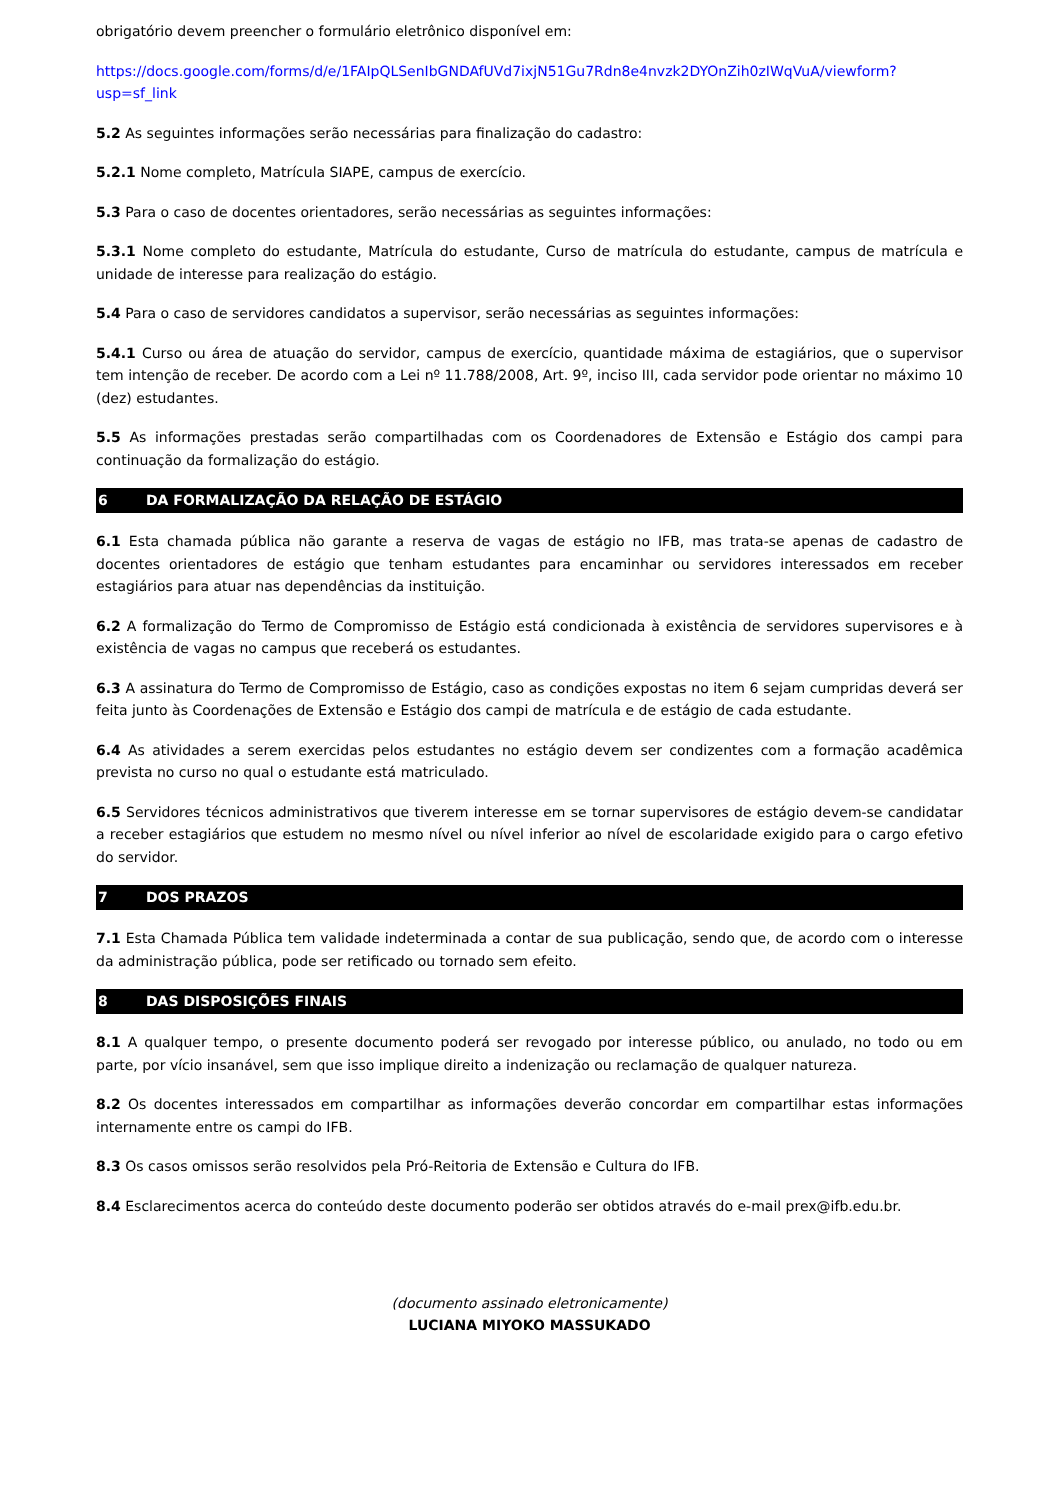obrigatório devem preencher o formulário eletrônico disponível em:
https://docs.google.com/forms/d/e/1FAIpQLSenIbGNDAfUVd7ixjN51Gu7Rdn8e4nvzk2DYOnZih0zIWqVuA/viewform?usp=sf_link
5.2 As seguintes informações serão necessárias para finalização do cadastro:
5.2.1 Nome completo, Matrícula SIAPE, campus de exercício.
5.3 Para o caso de docentes orientadores, serão necessárias as seguintes informações:
5.3.1 Nome completo do estudante, Matrícula do estudante, Curso de matrícula do estudante, campus de matrícula e unidade de interesse para realização do estágio.
5.4 Para o caso de servidores candidatos a supervisor, serão necessárias as seguintes informações:
5.4.1 Curso ou área de atuação do servidor, campus de exercício, quantidade máxima de estagiários, que o supervisor tem intenção de receber. De acordo com a Lei nº 11.788/2008, Art. 9º, inciso III, cada servidor pode orientar no máximo 10 (dez) estudantes.
5.5 As informações prestadas serão compartilhadas com os Coordenadores de Extensão e Estágio dos campi para continuação da formalização do estágio.
6 DA FORMALIZAÇÃO DA RELAÇÃO DE ESTÁGIO
6.1 Esta chamada pública não garante a reserva de vagas de estágio no IFB, mas trata-se apenas de cadastro de docentes orientadores de estágio que tenham estudantes para encaminhar ou servidores interessados em receber estagiários para atuar nas dependências da instituição.
6.2 A formalização do Termo de Compromisso de Estágio está condicionada à existência de servidores supervisores e à existência de vagas no campus que receberá os estudantes.
6.3 A assinatura do Termo de Compromisso de Estágio, caso as condições expostas no item 6 sejam cumpridas deverá ser feita junto às Coordenações de Extensão e Estágio dos campi de matrícula e de estágio de cada estudante.
6.4 As atividades a serem exercidas pelos estudantes no estágio devem ser condizentes com a formação acadêmica prevista no curso no qual o estudante está matriculado.
6.5 Servidores técnicos administrativos que tiverem interesse em se tornar supervisores de estágio devem-se candidatar a receber estagiários que estudem no mesmo nível ou nível inferior ao nível de escolaridade exigido para o cargo efetivo do servidor.
7 DOS PRAZOS
7.1 Esta Chamada Pública tem validade indeterminada a contar de sua publicação, sendo que, de acordo com o interesse da administração pública, pode ser retificado ou tornado sem efeito.
8 DAS DISPOSIÇÕES FINAIS
8.1 A qualquer tempo, o presente documento poderá ser revogado por interesse público, ou anulado, no todo ou em parte, por vício insanável, sem que isso implique direito a indenização ou reclamação de qualquer natureza.
8.2 Os docentes interessados em compartilhar as informações deverão concordar em compartilhar estas informações internamente entre os campi do IFB.
8.3 Os casos omissos serão resolvidos pela Pró-Reitoria de Extensão e Cultura do IFB.
8.4 Esclarecimentos acerca do conteúdo deste documento poderão ser obtidos através do e-mail prex@ifb.edu.br.
(documento assinado eletronicamente)
LUCIANA MIYOKO MASSUKADO